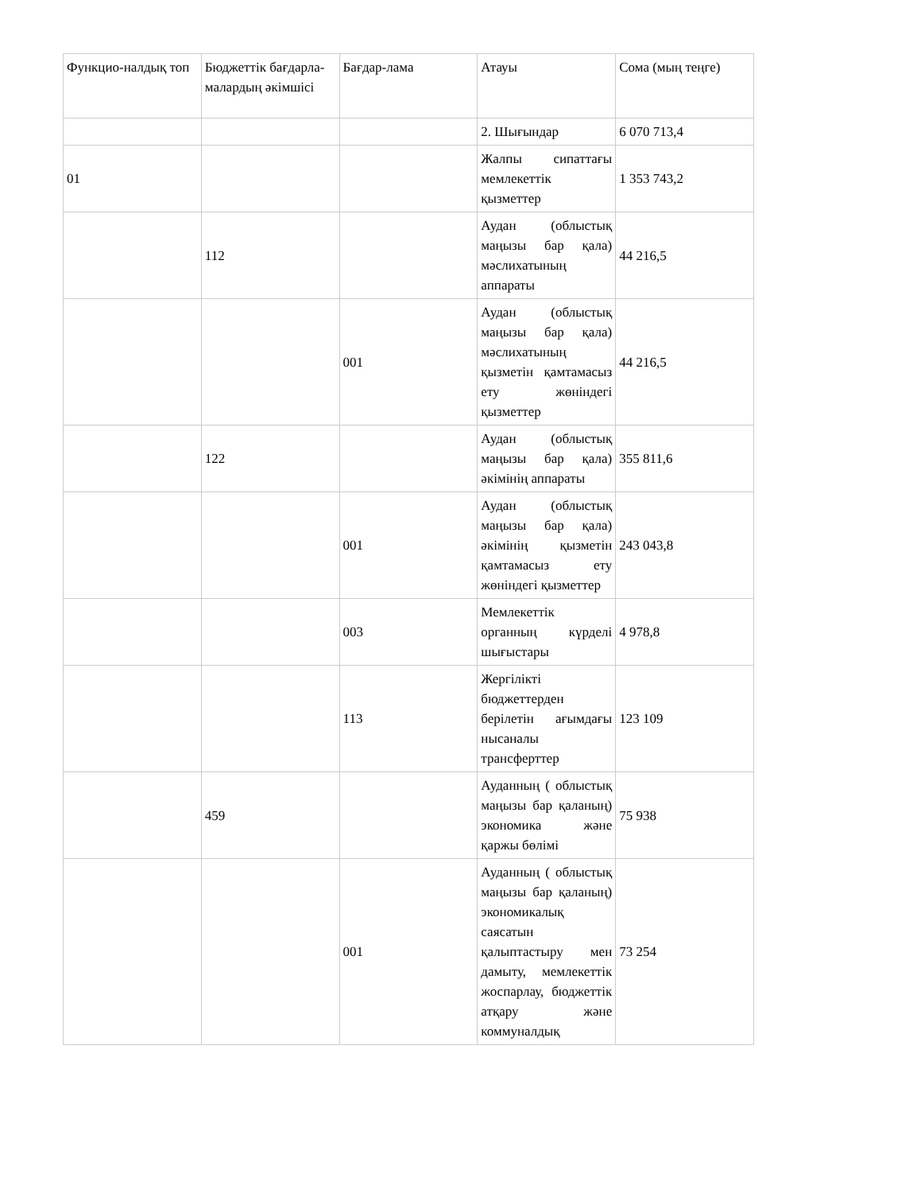| Функцио-налдық топ | Бюджеттік бағдарла-малардың әкімшісі | Бағдар-лама | Атауы | Сома (мың теңге) |
| | | | 2. Шығындар | 6 070 713,4 |
| 01 | | | Жалпы сипаттағы мемлекеттік қызметтер | 1 353 743,2 |
| | 112 | | Аудан (облыстық маңызы бар қала) мәслихатының аппараты | 44 216,5 |
| | | 001 | Аудан (облыстық маңызы бар қала) мәслихатының қызметін қамтамасыз ету жөніндегі қызметтер | 44 216,5 |
| | 122 | | Аудан (облыстық маңызы бар қала) әкімінің аппараты | 355 811,6 |
| | | 001 | Аудан (облыстық маңызы бар қала) әкімінің қызметін қамтамасыз ету жөніндегі қызметтер | 243 043,8 |
| | | 003 | Мемлекеттік органның күрделі шығыстары | 4 978,8 |
| | | 113 | Жергілікті бюджеттерден берілетін ағымдағы нысаналы трансферттер | 123 109 |
| | 459 | | Ауданның ( облыстық маңызы бар қаланың) экономика және қаржы бөлімі | 75 938 |
| | | 001 | Ауданның ( облыстық маңызы бар қаланың) экономикалық саясатын қалыптастыру мен дамыту, мемлекеттік жоспарлау, бюджеттік атқару және коммуналдық | 73 254 |